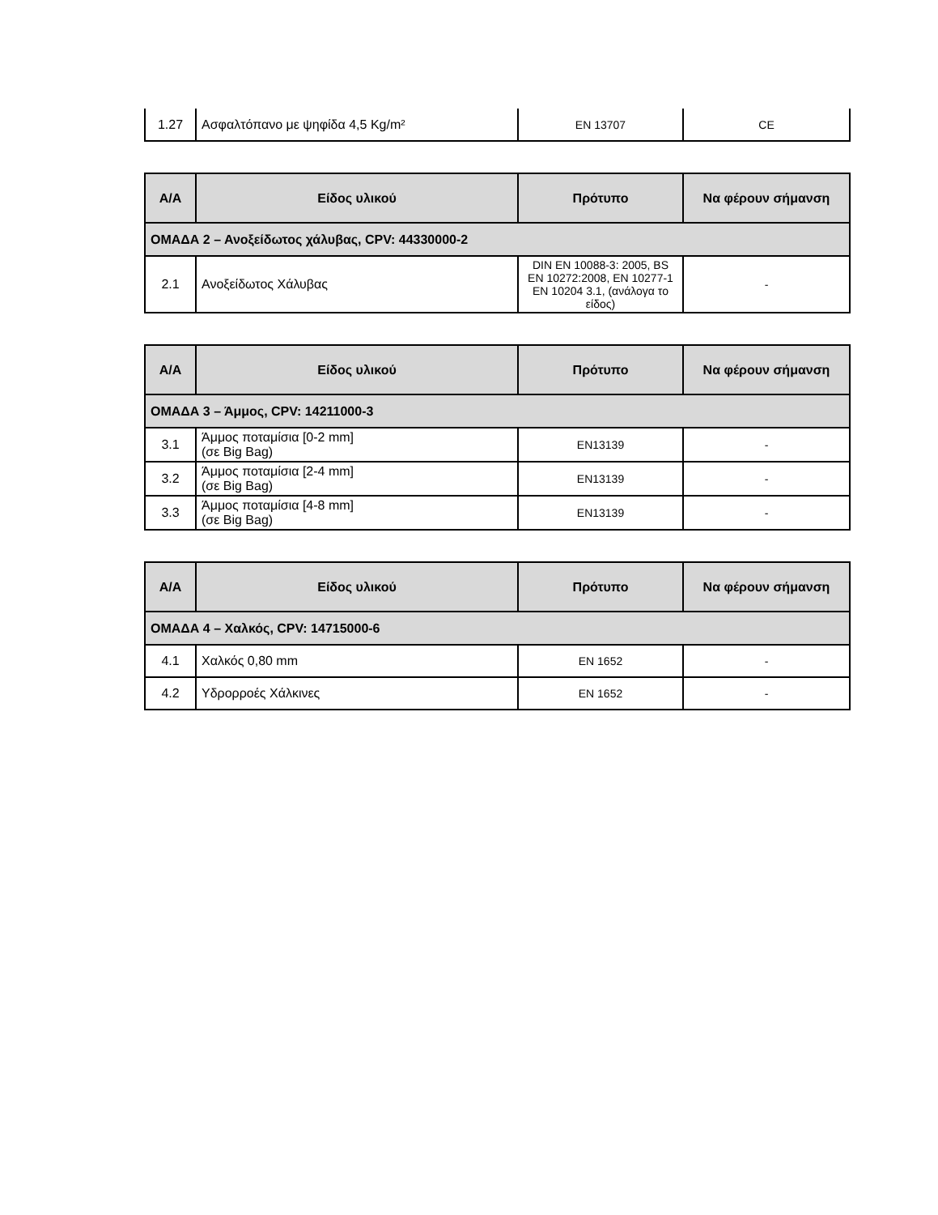| 1.27 | Ασφαλτόπανο με ψηφίδα 4,5 Kg/m² | EN 13707 | CE |
| Α/Α | Είδος υλικού | Πρότυπο | Να φέρουν σήμανση |
| --- | --- | --- | --- |
| ΟΜΑΔΑ 2 – Ανοξείδωτος χάλυβας, CPV: 44330000-2 | | | |
| 2.1 | Ανοξείδωτος Χάλυβας | DIN EN 10088-3: 2005, BS EN 10272:2008, EN 10277-1 EN 10204 3.1, (ανάλογα το είδος) | - |
| Α/Α | Είδος υλικού | Πρότυπο | Να φέρουν σήμανση |
| --- | --- | --- | --- |
| ΟΜΑΔΑ 3 – Άμμος, CPV: 14211000-3 | | | |
| 3.1 | Άμμος ποταμίσια [0-2 mm] (σε Big Bag) | EN13139 | - |
| 3.2 | Άμμος ποταμίσια [2-4 mm] (σε Big Bag) | EN13139 | - |
| 3.3 | Άμμος ποταμίσια [4-8 mm] (σε Big Bag) | EN13139 | - |
| Α/Α | Είδος υλικού | Πρότυπο | Να φέρουν σήμανση |
| --- | --- | --- | --- |
| ΟΜΑΔΑ 4 – Χαλκός, CPV: 14715000-6 | | | |
| 4.1 | Χαλκός 0,80 mm | EN 1652 | - |
| 4.2 | Υδρορροές Χάλκινες | EN 1652 | - |